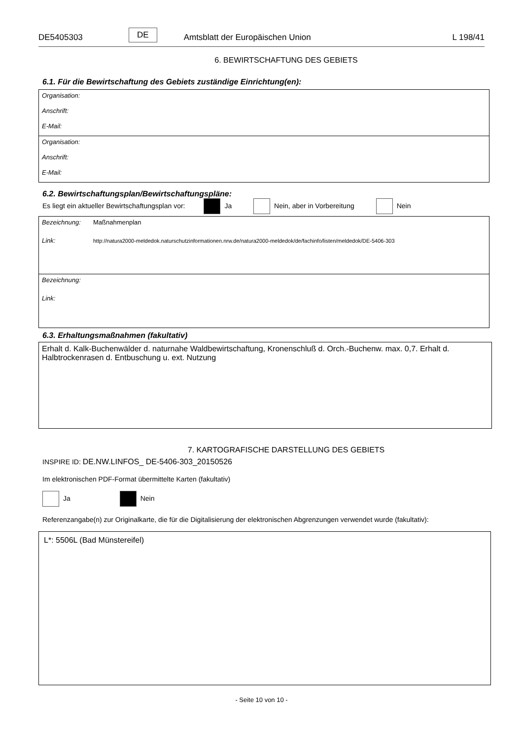DE5405303 DE Amtsblatt der Europäischen Union L 198/41
6. BEWIRTSCHAFTUNG DES GEBIETS
6.1. Für die Bewirtschaftung des Gebiets zuständige Einrichtung(en):
Organisation:
Anschrift:
E-Mail:
Organisation:
Anschrift:
E-Mail:
6.2. Bewirtschaftungsplan/Bewirtschaftungspläne:
Es liegt ein aktueller Bewirtschaftungsplan vor: Ja Nein, aber in Vorbereitung Nein
Bezeichnung: Maßnahmenplan
Link: http://natura2000-meldedok.naturschutzinformationen.nrw.de/natura2000-meldedok/de/fachinfo/listen/meldedok/DE-5406-303
Bezeichnung:
Link:
6.3. Erhaltungsmaßnahmen (fakultativ)
Erhalt d. Kalk-Buchenwälder d. naturnahe Waldbewirtschaftung, Kronenschluß d. Orch.-Buchenw. max. 0,7. Erhalt d. Halbtrockenrasen d. Entbuschung u. ext. Nutzung
7. KARTOGRAFISCHE DARSTELLUNG DES GEBIETS
INSPIRE ID: DE.NW.LINFOS_ DE-5406-303_20150526
Im elektronischen PDF-Format übermittelte Karten (fakultativ)
Ja Nein
Referenzangabe(n) zur Originalkarte, die für die Digitalisierung der elektronischen Abgrenzungen verwendet wurde (fakultativ):
L*: 5506L (Bad Münstereifel)
- Seite 10 von 10 -